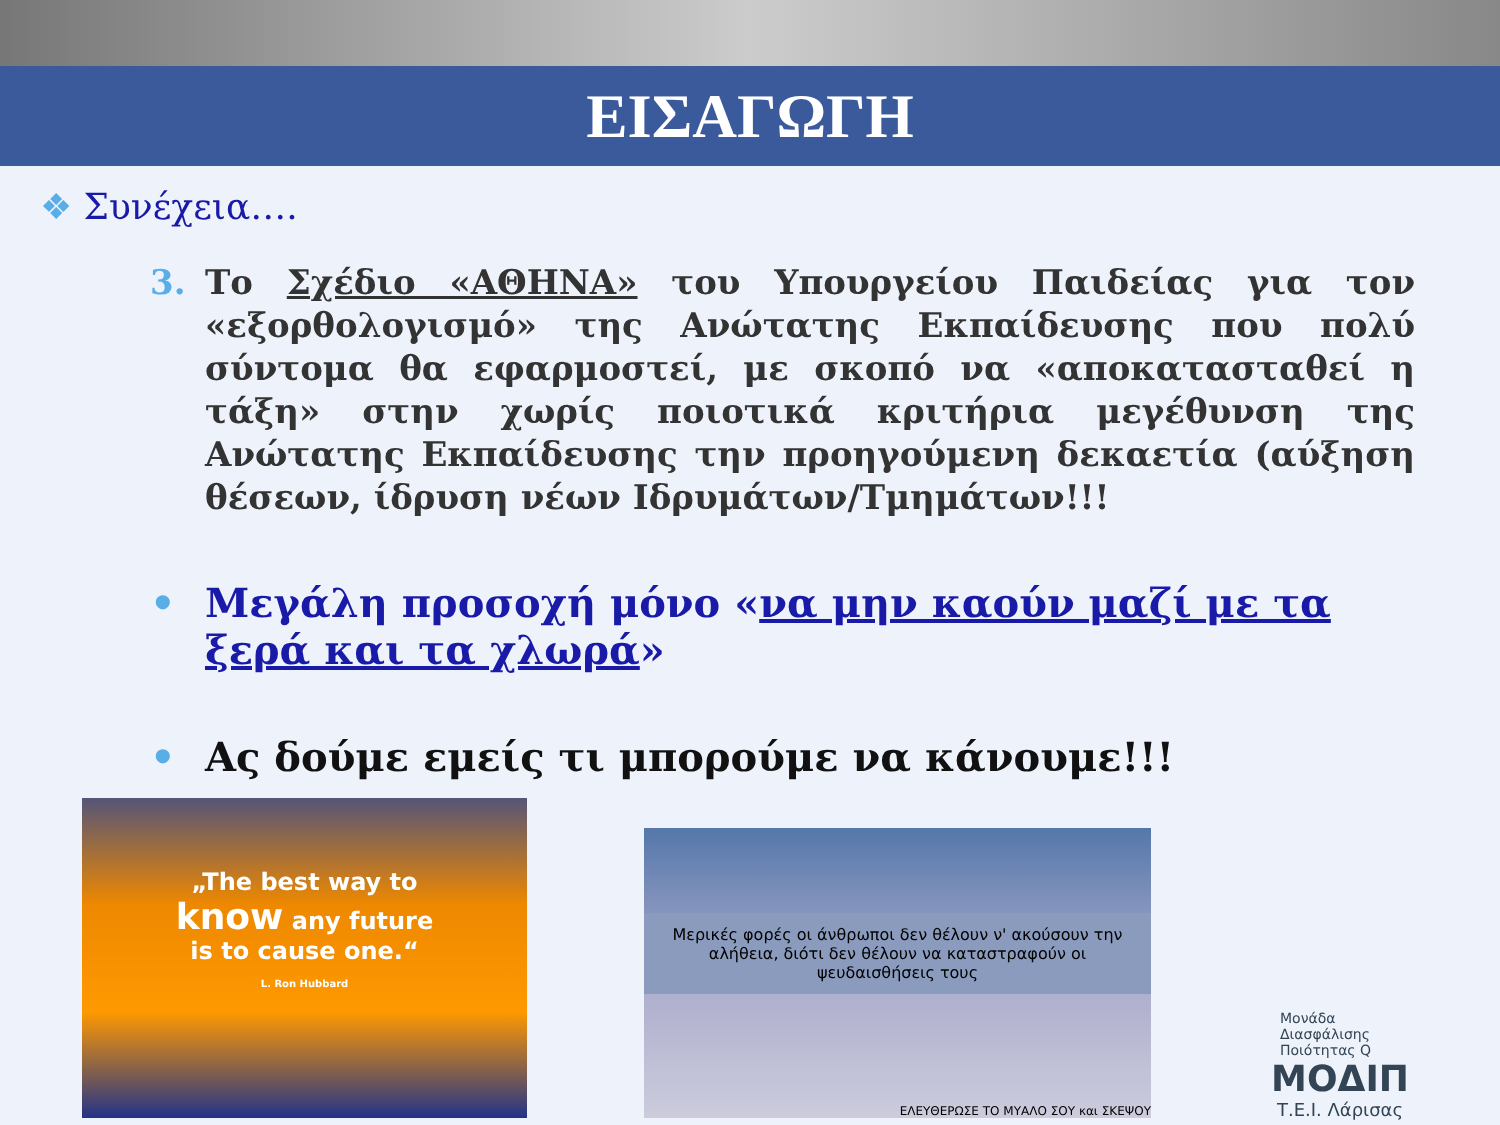ΕΙΣΑΓΩΓΗ
❖ Συνέχεια….
3. Το Σχέδιο «ΑΘΗΝΑ» του Υπουργείου Παιδείας για τον «εξορθολογισμό» της Ανώτατης Εκπαίδευσης που πολύ σύντομα θα εφαρμοστεί, με σκοπό να «αποκατασταθεί η τάξη» στην χωρίς ποιοτικά κριτήρια μεγέθυνση της Ανώτατης Εκπαίδευσης την προηγούμενη δεκαετία (αύξηση θέσεων, ίδρυση νέων Ιδρυμάτων/Τμημάτων!!!
• Μεγάλη προσοχή μόνο «να μην καούν μαζί με τα ξερά και τα χλωρά»
• Ας δούμε εμείς τι μπορούμε να κάνουμε!!!
„The best way to
know any future
is to cause one.“
L. Ron Hubbard
Μερικές φορές οι άνθρωποι δεν θέλουν ν' ακούσουν την αλήθεια, διότι δεν θέλουν να καταστραφούν οι ψευδαισθήσεις τους
ΕΛΕΥΘΕΡΩΣΕ ΤΟ ΜΥΑΛΟ ΣΟΥ και ΣΚΕΨΟΥ
Μονάδα
Διασφάλισης
Ποιότητας Q
ΜΟΔΙΠ
Τ.Ε.Ι. Λάρισας